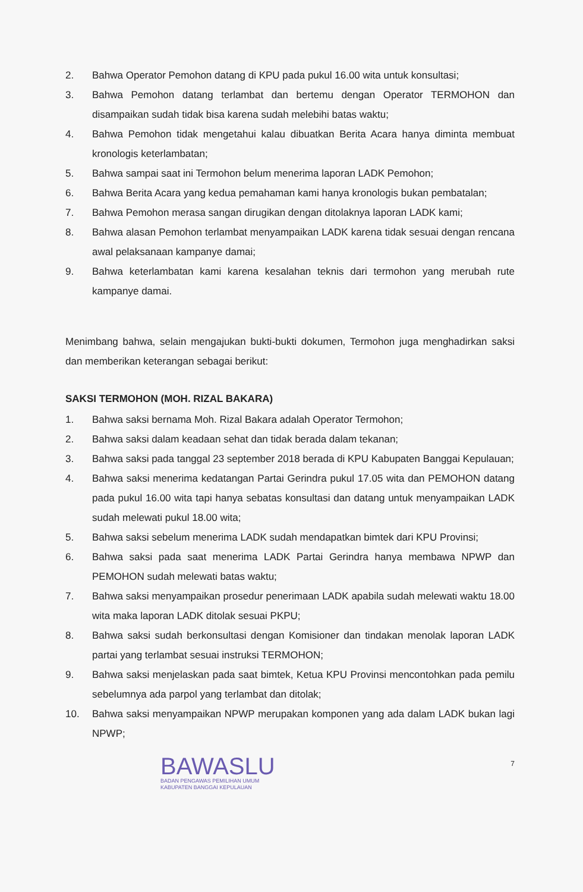2. Bahwa Operator Pemohon datang di KPU pada pukul 16.00 wita untuk konsultasi;
3. Bahwa Pemohon datang terlambat dan bertemu dengan Operator TERMOHON dan disampaikan sudah tidak bisa karena sudah melebihi batas waktu;
4. Bahwa Pemohon tidak mengetahui kalau dibuatkan Berita Acara hanya diminta membuat kronologis keterlambatan;
5. Bahwa sampai saat ini Termohon belum menerima laporan LADK Pemohon;
6. Bahwa Berita Acara yang kedua pemahaman kami hanya kronologis bukan pembatalan;
7. Bahwa Pemohon merasa sangan dirugikan dengan ditolaknya laporan LADK kami;
8. Bahwa alasan Pemohon terlambat menyampaikan LADK karena tidak sesuai dengan rencana awal pelaksanaan kampanye damai;
9. Bahwa keterlambatan kami karena kesalahan teknis dari termohon yang merubah rute kampanye damai.
Menimbang bahwa, selain mengajukan bukti-bukti dokumen, Termohon juga menghadirkan saksi dan memberikan keterangan sebagai berikut:
SAKSI TERMOHON (MOH. RIZAL BAKARA)
1. Bahwa saksi bernama Moh. Rizal Bakara adalah Operator Termohon;
2. Bahwa saksi dalam keadaan sehat dan tidak berada dalam tekanan;
3. Bahwa saksi pada tanggal 23 september 2018 berada di KPU Kabupaten Banggai Kepulauan;
4. Bahwa saksi menerima kedatangan Partai Gerindra pukul 17.05 wita dan PEMOHON datang pada pukul 16.00 wita tapi hanya sebatas konsultasi dan datang untuk menyampaikan LADK sudah melewati pukul 18.00 wita;
5. Bahwa saksi sebelum menerima LADK sudah mendapatkan bimtek dari KPU Provinsi;
6. Bahwa saksi pada saat menerima LADK Partai Gerindra hanya membawa NPWP dan PEMOHON sudah melewati batas waktu;
7. Bahwa saksi menyampaikan prosedur penerimaan LADK apabila sudah melewati waktu 18.00 wita maka laporan LADK ditolak sesuai PKPU;
8. Bahwa saksi sudah berkonsultasi dengan Komisioner dan tindakan menolak laporan LADK partai yang terlambat sesuai instruksi TERMOHON;
9. Bahwa saksi menjelaskan pada saat bimtek, Ketua KPU Provinsi mencontohkan pada pemilu sebelumnya ada parpol yang terlambat dan ditolak;
10. Bahwa saksi menyampaikan NPWP merupakan komponen yang ada dalam LADK bukan lagi NPWP;
BAWASLU
BADAN PENGAWAS PEMILIHAN UMUM
KABUPATEN BANGGAI KEPULAUAN
7